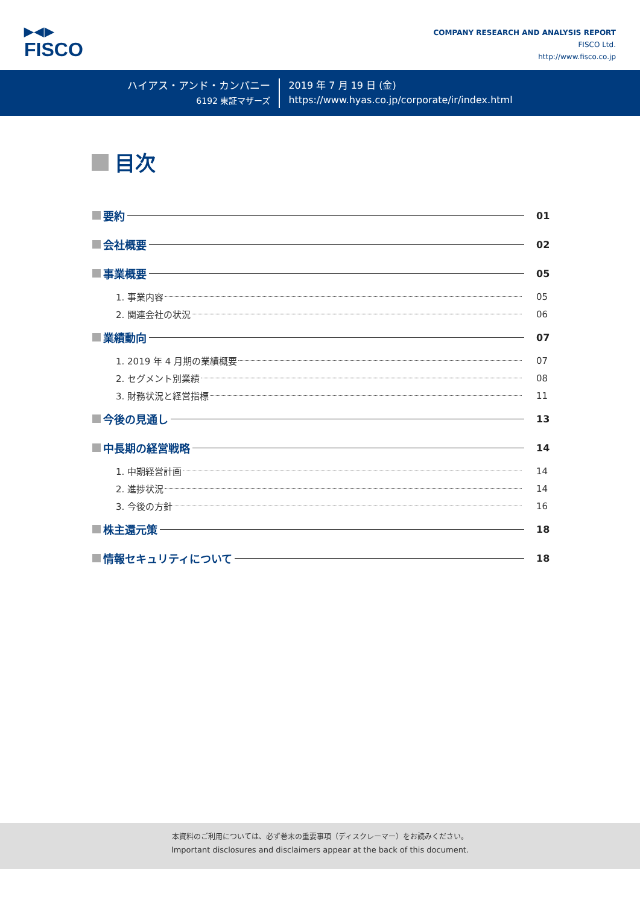▶◀▶
FISCO
COMPANY RESEARCH AND ANALYSIS REPORT
FISCO Ltd.
http://www.fisco.co.jp
ハイアス・アンド・カンパニー
6192 東証マザーズ
2019 年 7 月 19 日 (金)
https://www.hyas.co.jp/corporate/ir/index.html
目次
要約 01
会社概要 02
事業概要 05
1. 事業内容 05
2. 関連会社の状況 06
業績動向 07
1. 2019 年 4 月期の業績概要 07
2. セグメント別業績 08
3. 財務状況と経営指標 11
今後の見通し 13
中長期の経営戦略 14
1. 中期経営計画 14
2. 進捗状況 14
3. 今後の方針 16
株主還元策 18
情報セキュリティについて 18
本資料のご利用については、必ず巻末の重要事項（ディスクレーマー）をお読みください。
Important disclosures and disclaimers appear at the back of this document.